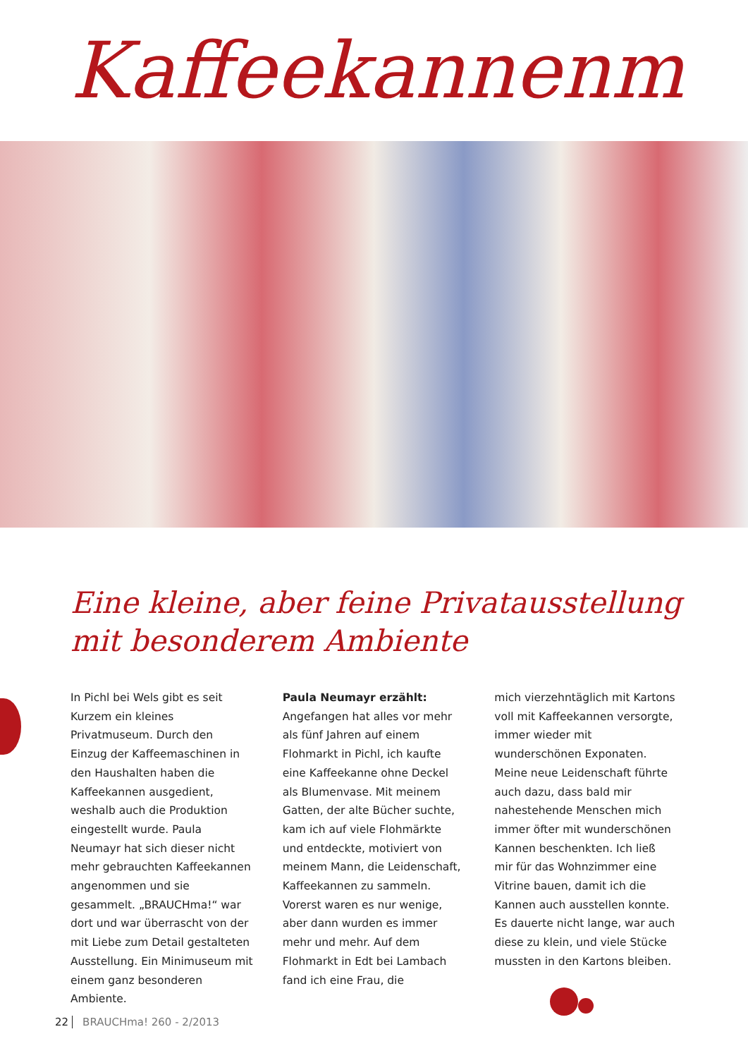Kaffeekannenm
Eine kleine, aber feine Privatausstellung
mit besonderem Ambiente
In Pichl bei Wels gibt es seit Kurzem ein kleines Privatmuseum. Durch den Einzug der Kaffeemaschinen in den Haushalten haben die Kaffeekannen ausgedient, weshalb auch die Produktion eingestellt wurde. Paula Neumayr hat sich dieser nicht mehr gebrauchten Kaffeekannen angenommen und sie gesammelt. „BRAUCHma!“ war dort und war überrascht von der mit Liebe zum Detail gestalteten Ausstellung. Ein Minimuseum mit einem ganz besonderen Ambiente.
Paula Neumayr erzählt:
Angefangen hat alles vor mehr als fünf Jahren auf einem Flohmarkt in Pichl, ich kaufte eine Kaffeekanne ohne Deckel als Blumenvase. Mit meinem Gatten, der alte Bücher suchte, kam ich auf viele Flohmärkte und entdeckte, motiviert von meinem Mann, die Leidenschaft, Kaffeekannen zu sammeln. Vorerst waren es nur wenige, aber dann wurden es immer mehr und mehr. Auf dem Flohmarkt in Edt bei Lambach fand ich eine Frau, die
mich vierzehntäglich mit Kartons voll mit Kaffeekannen versorgte, immer wieder mit wunderschönen Exponaten. Meine neue Leidenschaft führte auch dazu, dass bald mir nahestehende Menschen mich immer öfter mit wunderschönen Kannen beschenkten. Ich ließ mir für das Wohnzimmer eine Vitrine bauen, damit ich die Kannen auch ausstellen konnte. Es dauerte nicht lange, war auch diese zu klein, und viele Stücke mussten in den Kartons bleiben.
22 BRAUCHma! 260 - 2/2013